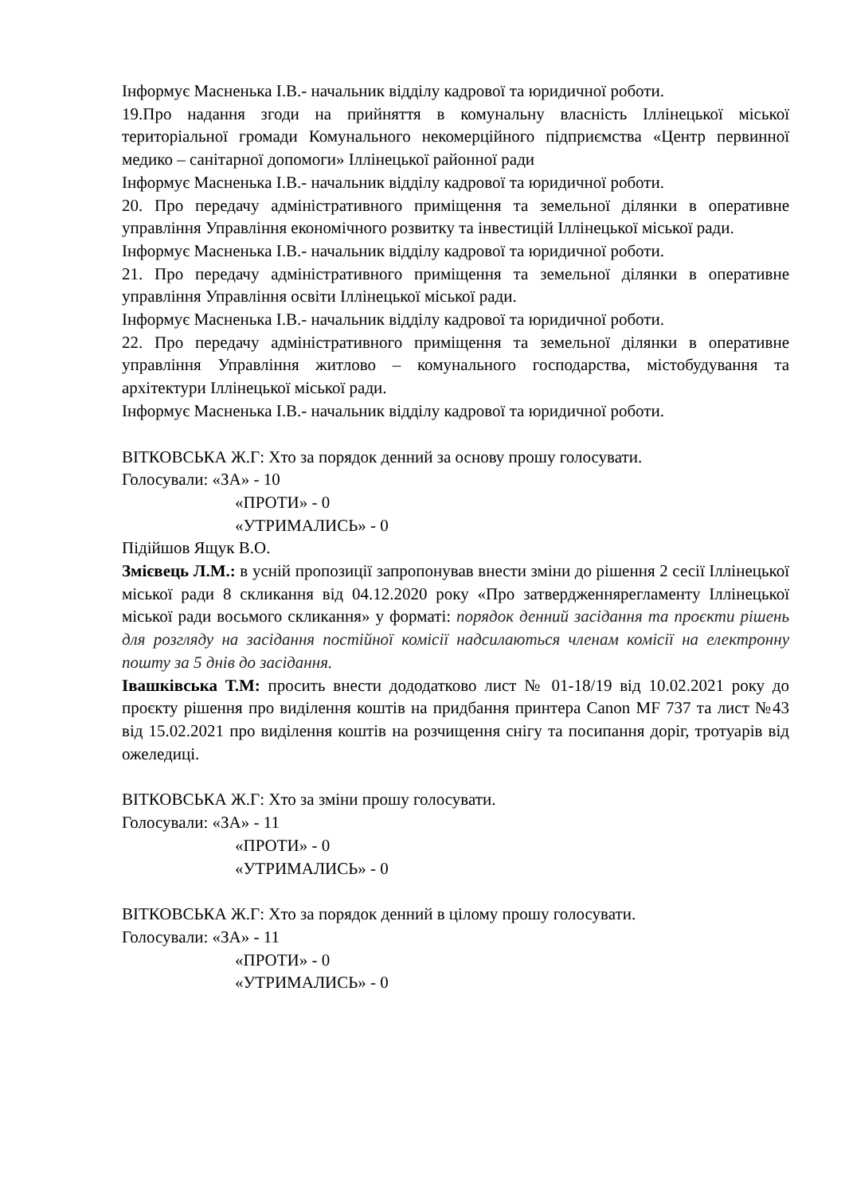Інформує Масненька І.В.- начальник відділу кадрової та юридичної роботи.
19.Про надання згоди на прийняття в комунальну власність Іллінецької міської територіальної громади Комунального некомерційного підприємства «Центр первинної медико – санітарної допомоги» Іллінецької районної ради
Інформує Масненька І.В.- начальник відділу кадрової та юридичної роботи.
20. Про передачу адміністративного приміщення та земельної ділянки в оперативне управління Управління економічного розвитку та інвестицій Іллінецької міської ради.
Інформує Масненька І.В.- начальник відділу кадрової та юридичної роботи.
21. Про передачу адміністративного приміщення та земельної ділянки в оперативне управління Управління освіти Іллінецької міської ради.
Інформує Масненька І.В.- начальник відділу кадрової та юридичної роботи.
22. Про передачу адміністративного приміщення та земельної ділянки в оперативне управління Управління житлово – комунального господарства, містобудування та архітектури Іллінецької міської ради.
Інформує Масненька І.В.- начальник відділу кадрової та юридичної роботи.
ВІТКОВСЬКА Ж.Г: Хто за порядок денний за основу прошу голосувати.
Голосували: «ЗА» - 10
«ПРОТИ» - 0
«УТРИМАЛИСЬ» - 0
Підійшов Ящук В.О.
Змієвець Л.М.: в усній пропозиції запропонував внести зміни до рішення 2 сесії Іллінецької міської ради 8 скликання від 04.12.2020 року «Про затвердженнярегламенту Іллінецької міської ради восьмого скликання» у форматі: порядок денний засідання та проєкти рішень для розгляду на засідання постійної комісії надсилаються членам комісії на електронну пошту за 5 днів до засідання.
Івашківська Т.М: просить внести дододатково лист № 01-18/19 від 10.02.2021 року до проєкту рішення про виділення коштів на придбання принтера Canon MF 737 та лист №43 від 15.02.2021 про виділення коштів на розчищення снігу та посипання доріг, тротуарів від ожеледиці.
ВІТКОВСЬКА Ж.Г: Хто за зміни прошу голосувати.
Голосували: «ЗА» - 11
«ПРОТИ» - 0
«УТРИМАЛИСЬ» - 0
ВІТКОВСЬКА Ж.Г: Хто за порядок денний в цілому прошу голосувати.
Голосували: «ЗА» - 11
«ПРОТИ» - 0
«УТРИМАЛИСЬ» - 0